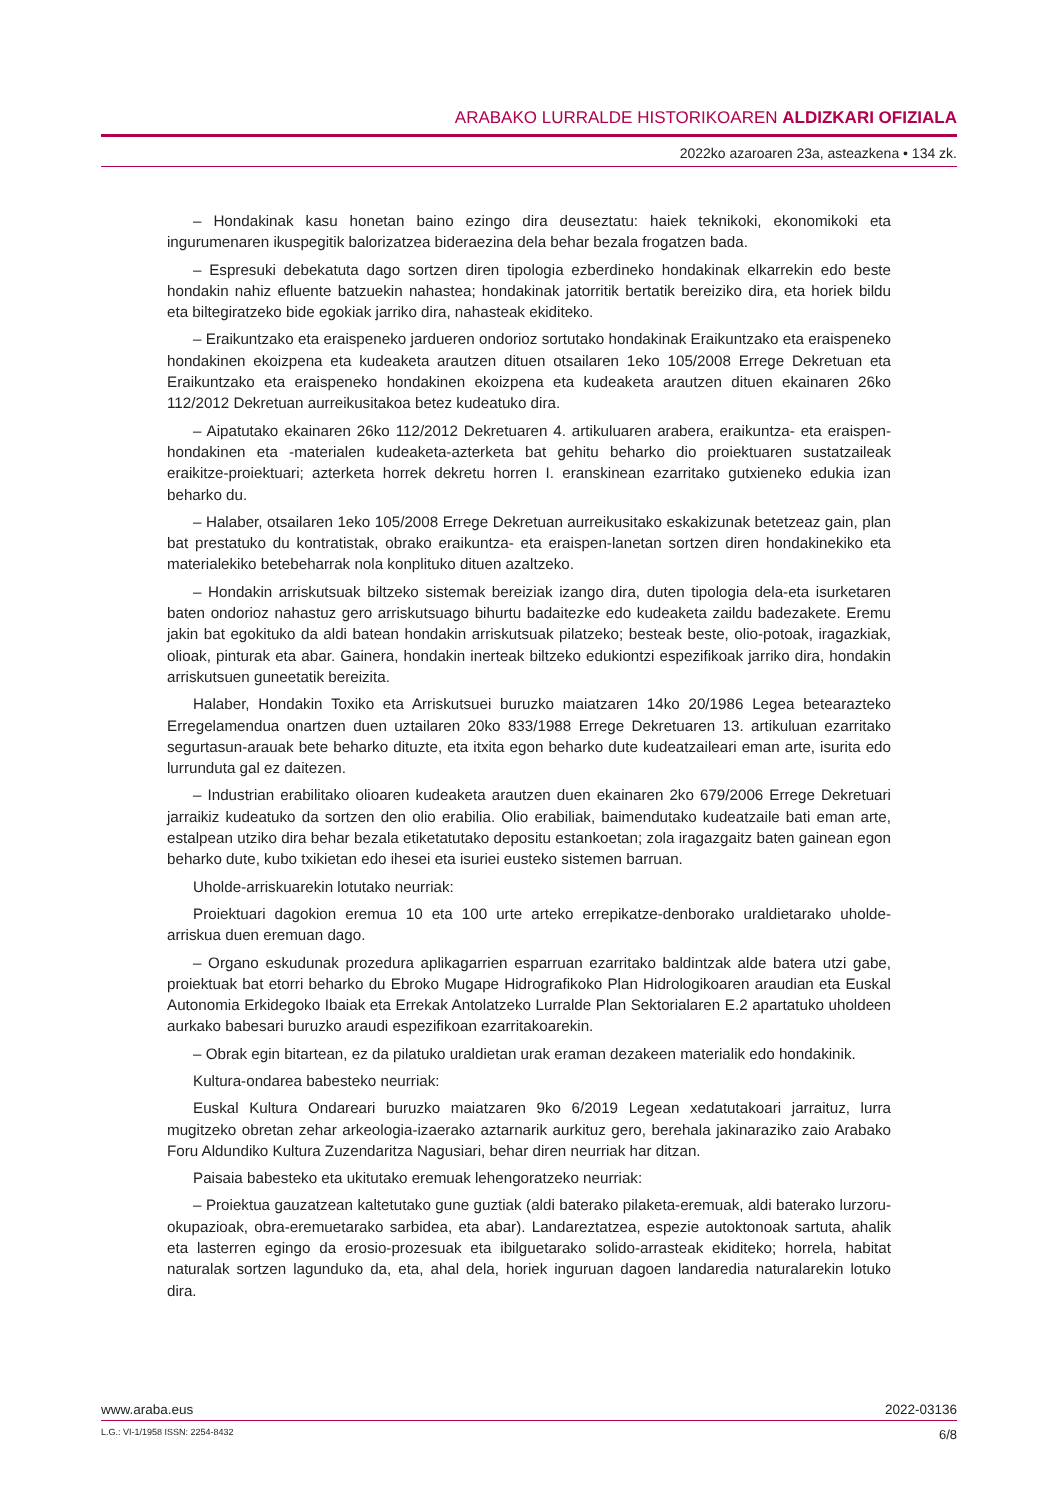ARABAKO LURRALDE HISTORIKOAREN ALDIZKARI OFIZIALA
2022ko azaroaren 23a, asteazkena • 134 zk.
– Hondakinak kasu honetan baino ezingo dira deuseztatu: haiek teknikoki, ekonomikoki eta ingurumenaren ikuspegitik balorizatzea bideraezina dela behar bezala frogatzen bada.
– Espresuki debekatuta dago sortzen diren tipologia ezberdineko hondakinak elkarrekin edo beste hondakin nahiz efluente batzuekin nahastea; hondakinak jatorritik bertatik bereiziko dira, eta horiek bildu eta biltegiratzeko bide egokiak jarriko dira, nahasteak ekiditeko.
– Eraikuntzako eta eraispeneko jardueren ondorioz sortutako hondakinak Eraikuntzako eta eraispeneko hondakinen ekoizpena eta kudeaketa arautzen dituen otsailaren 1eko 105/2008 Errege Dekretuan eta Eraikuntzako eta eraispeneko hondakinen ekoizpena eta kudeaketa arautzen dituen ekainaren 26ko 112/2012 Dekretuan aurreikusitakoa betez kudeatuko dira.
– Aipatutako ekainaren 26ko 112/2012 Dekretuaren 4. artikuluaren arabera, eraikuntza- eta eraispen-hondakinen eta -materialen kudeaketa-azterketa bat gehitu beharko dio proiektuaren sustatzaileak eraikitze-proiektuari; azterketa horrek dekretu horren I. eranskinean ezarritako gutxieneko edukia izan beharko du.
– Halaber, otsailaren 1eko 105/2008 Errege Dekretuan aurreikusitako eskakizunak betetzeaz gain, plan bat prestatuko du kontratistak, obrako eraikuntza- eta eraispen-lanetan sortzen diren hondakinekiko eta materialekiko betebeharrak nola konplituko dituen azaltzeko.
– Hondakin arriskutsuak biltzeko sistemak bereiziak izango dira, duten tipologia dela-eta isurketaren baten ondorioz nahastuz gero arriskutsuago bihurtu badaitezke edo kudeaketa zaildu badezakete. Eremu jakin bat egokituko da aldi batean hondakin arriskutsuak pilatzeko; besteak beste, olio-potoak, iragazkiak, olioak, pinturak eta abar. Gainera, hondakin inerteak biltzeko edukiontzi espezifikoak jarriko dira, hondakin arriskutsuen guneetatik bereizita.
Halaber, Hondakin Toxiko eta Arriskutsuei buruzko maiatzaren 14ko 20/1986 Legea betearazteko Erregelamendua onartzen duen uztailaren 20ko 833/1988 Errege Dekretuaren 13. artikuluan ezarritako segurtasun-arauak bete beharko dituzte, eta itxita egon beharko dute kudeatzaileari eman arte, isurita edo lurrunduta gal ez daitezen.
– Industrian erabilitako olioaren kudeaketa arautzen duen ekainaren 2ko 679/2006 Errege Dekretuari jarraikiz kudeatuko da sortzen den olio erabilia. Olio erabiliak, baimendutako kudeatzaile bati eman arte, estalpean utziko dira behar bezala etiketatutako depositu estankoetan; zola iragazgaitz baten gainean egon beharko dute, kubo txikietan edo ihesei eta isuriei eusteko sistemen barruan.
Uholde-arriskuarekin lotutako neurriak:
Proiektuari dagokion eremua 10 eta 100 urte arteko errepikatze-denborako uraldietarako uholde-arriskua duen eremuan dago.
– Organo eskudunak prozedura aplikagarrien esparruan ezarritako baldintzak alde batera utzi gabe, proiektuak bat etorri beharko du Ebroko Mugape Hidrografikoko Plan Hidrologikoaren araudian eta Euskal Autonomia Erkidegoko Ibaiak eta Errekak Antolatzeko Lurralde Plan Sektorialaren E.2 apartatuko uholdeen aurkako babesari buruzko araudi espezifikoan ezarritakoarekin.
– Obrak egin bitartean, ez da pilatuko uraldietan urak eraman dezakeen materialik edo hondakinik.
Kultura-ondarea babesteko neurriak:
Euskal Kultura Ondareari buruzko maiatzaren 9ko 6/2019 Legean xedatutakoari jarraituz, lurra mugitzeko obretan zehar arkeologia-izaerako aztarnarik aurkituz gero, berehala jakinaraziko zaio Arabako Foru Aldundiko Kultura Zuzendaritza Nagusiari, behar diren neurriak har ditzan.
Paisaia babesteko eta ukitutako eremuak lehengoratzeko neurriak:
– Proiektua gauzatzean kaltetutako gune guztiak (aldi baterako pilaketa-eremuak, aldi baterako lurzoru-okupazioak, obra-eremuetarako sarbidea, eta abar). Landareztatzea, espezie autoktonoak sartuta, ahalik eta lasterren egingo da erosio-prozesuak eta ibilguetarako solido-arrasteak ekiditeko; horrela, habitat naturalak sortzen lagunduko da, eta, ahal dela, horiek inguruan dagoen landaredia naturalarekin lotuko dira.
www.araba.eus 2022-03136
L.G.: VI-1/1958 ISSN: 2254-8432 6/8